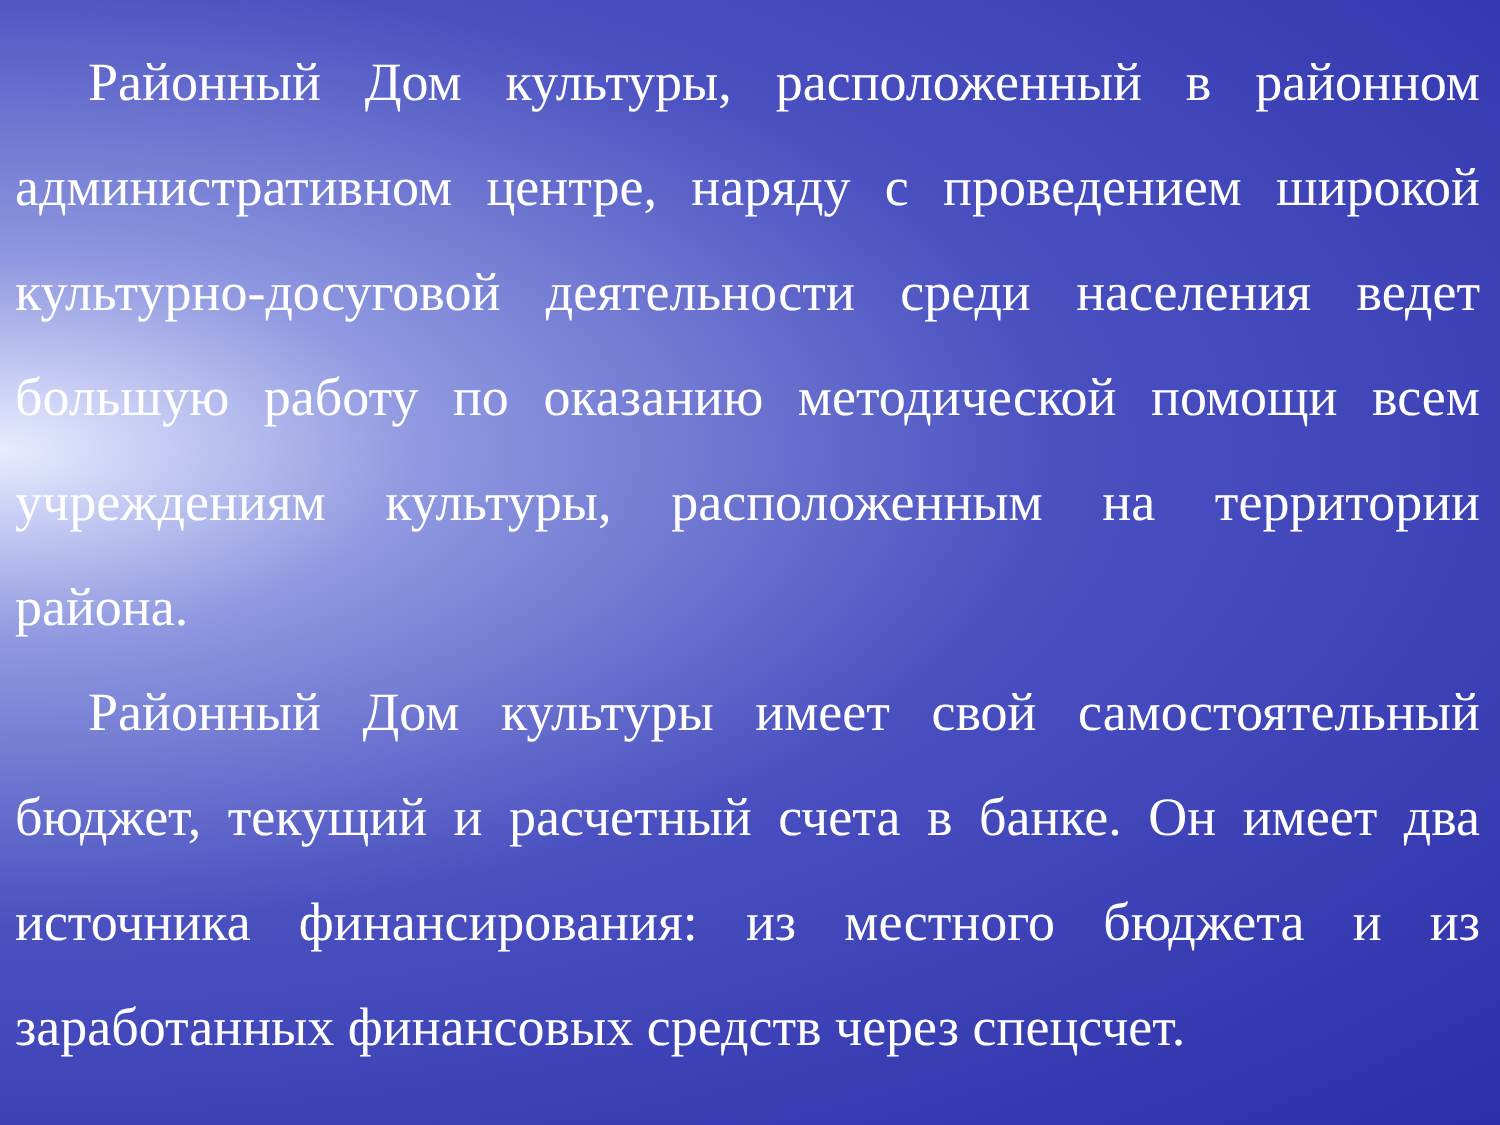Районный Дом культуры, расположенный в районном административном центре, наряду с проведением широкой культурно-досуговой деятельности среди населения ведет большую работу по оказанию методической помощи всем учреждениям культуры, расположенным на территории района.
Районный Дом культуры имеет свой самостоятельный бюджет, текущий и расчетный счета в банке. Он имеет два источника финансирования: из местного бюджета и из заработанных финансовых средств через спецсчет.